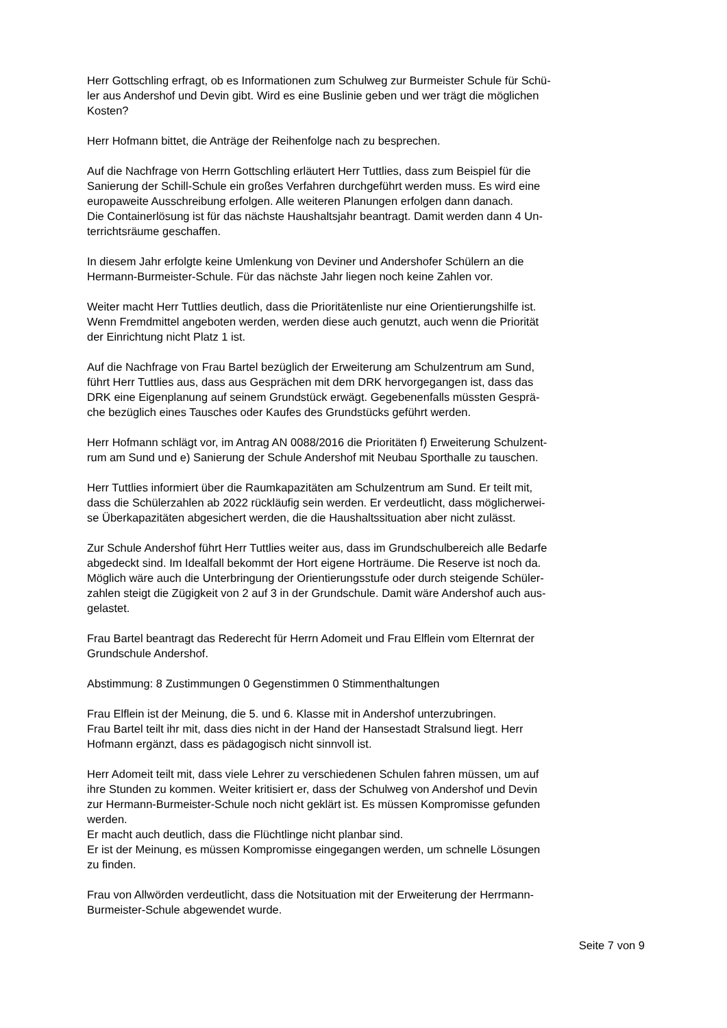Herr Gottschling erfragt, ob es Informationen zum Schulweg zur Burmeister Schule für Schü-
ler aus Andershof und Devin gibt. Wird es eine Buslinie geben und wer trägt die möglichen
Kosten?
Herr Hofmann bittet, die Anträge der Reihenfolge nach zu besprechen.
Auf die Nachfrage von Herrn Gottschling erläutert Herr Tuttlies, dass zum Beispiel für die
Sanierung der Schill-Schule ein großes Verfahren durchgeführt werden muss. Es wird eine
europaweite Ausschreibung erfolgen. Alle weiteren Planungen erfolgen dann danach.
Die Containerlösung ist für das nächste Haushaltsjahr beantragt. Damit werden dann 4 Un-
terrichtsräume geschaffen.
In diesem Jahr erfolgte keine Umlenkung von Deviner und Andershofer Schülern an die
Hermann-Burmeister-Schule. Für das nächste Jahr liegen noch keine Zahlen vor.
Weiter macht Herr Tuttlies deutlich, dass die Prioritätenliste nur eine Orientierungshilfe ist.
Wenn Fremdmittel angeboten werden, werden diese auch genutzt, auch wenn die Priorität
der Einrichtung nicht Platz 1 ist.
Auf die Nachfrage von Frau Bartel bezüglich der Erweiterung am Schulzentrum am Sund,
führt Herr Tuttlies aus, dass aus Gesprächen mit dem DRK hervorgegangen ist, dass das
DRK eine Eigenplanung auf seinem Grundstück erwägt. Gegebenenfalls müssten Gesprä-
che bezüglich eines Tausches oder Kaufes des Grundstücks geführt werden.
Herr Hofmann schlägt vor, im Antrag AN 0088/2016 die Prioritäten f) Erweiterung Schulzent-
rum am Sund und e) Sanierung der Schule Andershof mit Neubau Sporthalle zu tauschen.
Herr Tuttlies informiert über die Raumkapazitäten am Schulzentrum am Sund. Er teilt mit,
dass die Schülerzahlen ab 2022 rückläufig sein werden. Er verdeutlicht, dass möglicherwei-
se Überkapazitäten abgesichert werden, die die Haushaltssituation aber nicht zulässt.
Zur Schule Andershof führt Herr Tuttlies weiter aus, dass im Grundschulbereich alle Bedarfe
abgedeckt sind. Im Idealfall bekommt der Hort eigene Horträume. Die Reserve ist noch da.
Möglich wäre auch die Unterbringung der Orientierungsstufe oder durch steigende Schüler-
zahlen steigt die Zügigkeit von 2 auf 3 in der Grundschule. Damit wäre Andershof auch aus-
gelastet.
Frau Bartel beantragt das Rederecht für Herrn Adomeit und Frau Elflein vom Elternrat der
Grundschule Andershof.
Abstimmung: 8 Zustimmungen 0 Gegenstimmen 0 Stimmenthaltungen
Frau Elflein ist der Meinung, die 5. und 6. Klasse mit in Andershof unterzubringen.
Frau Bartel teilt ihr mit, dass dies nicht in der Hand der Hansestadt Stralsund liegt. Herr
Hofmann ergänzt, dass es pädagogisch nicht sinnvoll ist.
Herr Adomeit teilt mit, dass viele Lehrer zu verschiedenen Schulen fahren müssen, um auf
ihre Stunden zu kommen. Weiter kritisiert er, dass der Schulweg von Andershof und Devin
zur Hermann-Burmeister-Schule noch nicht geklärt ist. Es müssen Kompromisse gefunden
werden.
Er macht auch deutlich, dass die Flüchtlinge nicht planbar sind.
Er ist der Meinung, es müssen Kompromisse eingegangen werden, um schnelle Lösungen
zu finden.
Frau von Allwörden verdeutlicht, dass die Notsituation mit der Erweiterung der Herrmann-
Burmeister-Schule abgewendet wurde.
Seite 7 von 9